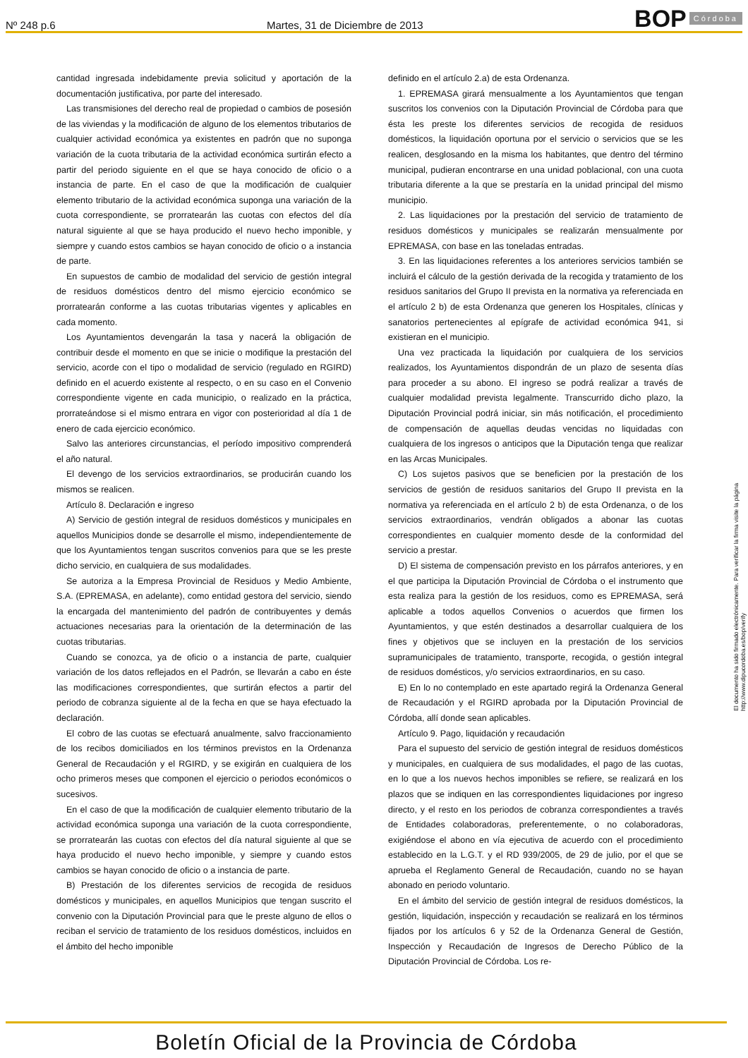Nº 248 p.6 Martes, 31 de Diciembre de 2013 BOP Córdoba
cantidad ingresada indebidamente previa solicitud y aportación de la documentación justificativa, por parte del interesado.
Las transmisiones del derecho real de propiedad o cambios de posesión de las viviendas y la modificación de alguno de los elementos tributarios de cualquier actividad económica ya existentes en padrón que no suponga variación de la cuota tributaria de la actividad económica surtirán efecto a partir del periodo siguiente en el que se haya conocido de oficio o a instancia de parte. En el caso de que la modificación de cualquier elemento tributario de la actividad económica suponga una variación de la cuota correspondiente, se prorratearán las cuotas con efectos del día natural siguiente al que se haya producido el nuevo hecho imponible, y siempre y cuando estos cambios se hayan conocido de oficio o a instancia de parte.
En supuestos de cambio de modalidad del servicio de gestión integral de residuos domésticos dentro del mismo ejercicio económico se prorratearán conforme a las cuotas tributarias vigentes y aplicables en cada momento.
Los Ayuntamientos devengarán la tasa y nacerá la obligación de contribuir desde el momento en que se inicie o modifique la prestación del servicio, acorde con el tipo o modalidad de servicio (regulado en RGIRD) definido en el acuerdo existente al respecto, o en su caso en el Convenio correspondiente vigente en cada municipio, o realizado en la práctica, prorrateándose si el mismo entrara en vigor con posterioridad al día 1 de enero de cada ejercicio económico.
Salvo las anteriores circunstancias, el período impositivo comprenderá el año natural.
El devengo de los servicios extraordinarios, se producirán cuando los mismos se realicen.
Artículo 8. Declaración e ingreso
A) Servicio de gestión integral de residuos domésticos y municipales en aquellos Municipios donde se desarrolle el mismo, independientemente de que los Ayuntamientos tengan suscritos convenios para que se les preste dicho servicio, en cualquiera de sus modalidades.
Se autoriza a la Empresa Provincial de Residuos y Medio Ambiente, S.A. (EPREMASA, en adelante), como entidad gestora del servicio, siendo la encargada del mantenimiento del padrón de contribuyentes y demás actuaciones necesarias para la orientación de la determinación de las cuotas tributarias.
Cuando se conozca, ya de oficio o a instancia de parte, cualquier variación de los datos reflejados en el Padrón, se llevarán a cabo en éste las modificaciones correspondientes, que surtirán efectos a partir del periodo de cobranza siguiente al de la fecha en que se haya efectuado la declaración.
El cobro de las cuotas se efectuará anualmente, salvo fraccionamiento de los recibos domiciliados en los términos previstos en la Ordenanza General de Recaudación y el RGIRD, y se exigirán en cualquiera de los ocho primeros meses que componen el ejercicio o periodos económicos o sucesivos.
En el caso de que la modificación de cualquier elemento tributario de la actividad económica suponga una variación de la cuota correspondiente, se prorratearán las cuotas con efectos del día natural siguiente al que se haya producido el nuevo hecho imponible, y siempre y cuando estos cambios se hayan conocido de oficio o a instancia de parte.
B) Prestación de los diferentes servicios de recogida de residuos domésticos y municipales, en aquellos Municipios que tengan suscrito el convenio con la Diputación Provincial para que le preste alguno de ellos o reciban el servicio de tratamiento de los residuos domésticos, incluidos en el ámbito del hecho imponible
definido en el artículo 2.a) de esta Ordenanza.
1. EPREMASA girará mensualmente a los Ayuntamientos que tengan suscritos los convenios con la Diputación Provincial de Córdoba para que ésta les preste los diferentes servicios de recogida de residuos domésticos, la liquidación oportuna por el servicio o servicios que se les realicen, desglosando en la misma los habitantes, que dentro del término municipal, pudieran encontrarse en una unidad poblacional, con una cuota tributaria diferente a la que se prestaría en la unidad principal del mismo municipio.
2. Las liquidaciones por la prestación del servicio de tratamiento de residuos domésticos y municipales se realizarán mensualmente por EPREMASA, con base en las toneladas entradas.
3. En las liquidaciones referentes a los anteriores servicios también se incluirá el cálculo de la gestión derivada de la recogida y tratamiento de los residuos sanitarios del Grupo II prevista en la normativa ya referenciada en el artículo 2 b) de esta Ordenanza que generen los Hospitales, clínicas y sanatorios pertenecientes al epígrafe de actividad económica 941, si existieran en el municipio.
Una vez practicada la liquidación por cualquiera de los servicios realizados, los Ayuntamientos dispondrán de un plazo de sesenta días para proceder a su abono. El ingreso se podrá realizar a través de cualquier modalidad prevista legalmente. Transcurrido dicho plazo, la Diputación Provincial podrá iniciar, sin más notificación, el procedimiento de compensación de aquellas deudas vencidas no liquidadas con cualquiera de los ingresos o anticipos que la Diputación tenga que realizar en las Arcas Municipales.
C) Los sujetos pasivos que se beneficien por la prestación de los servicios de gestión de residuos sanitarios del Grupo II prevista en la normativa ya referenciada en el artículo 2 b) de esta Ordenanza, o de los servicios extraordinarios, vendrán obligados a abonar las cuotas correspondientes en cualquier momento desde de la conformidad del servicio a prestar.
D) El sistema de compensación previsto en los párrafos anteriores, y en el que participa la Diputación Provincial de Córdoba o el instrumento que esta realiza para la gestión de los residuos, como es EPREMASA, será aplicable a todos aquellos Convenios o acuerdos que firmen los Ayuntamientos, y que estén destinados a desarrollar cualquiera de los fines y objetivos que se incluyen en la prestación de los servicios supramunicipales de tratamiento, transporte, recogida, o gestión integral de residuos domésticos, y/o servicios extraordinarios, en su caso.
E) En lo no contemplado en este apartado regirá la Ordenanza General de Recaudación y el RGIRD aprobada por la Diputación Provincial de Córdoba, allí donde sean aplicables.
Artículo 9. Pago, liquidación y recaudación
Para el supuesto del servicio de gestión integral de residuos domésticos y municipales, en cualquiera de sus modalidades, el pago de las cuotas, en lo que a los nuevos hechos imponibles se refiere, se realizará en los plazos que se indiquen en las correspondientes liquidaciones por ingreso directo, y el resto en los periodos de cobranza correspondientes a través de Entidades colaboradoras, preferentemente, o no colaboradoras, exigiéndose el abono en vía ejecutiva de acuerdo con el procedimiento establecido en la L.G.T. y el RD 939/2005, de 29 de julio, por el que se aprueba el Reglamento General de Recaudación, cuando no se hayan abonado en periodo voluntario.
En el ámbito del servicio de gestión integral de residuos domésticos, la gestión, liquidación, inspección y recaudación se realizará en los términos fijados por los artículos 6 y 52 de la Ordenanza General de Gestión, Inspección y Recaudación de Ingresos de Derecho Público de la Diputación Provincial de Córdoba. Los re-
El documento ha sido firmado electrónicamente. Para verificar la firma visite la página http://www.dipucordoba.es/bop/verify
Boletín Oficial de la Provincia de Córdoba